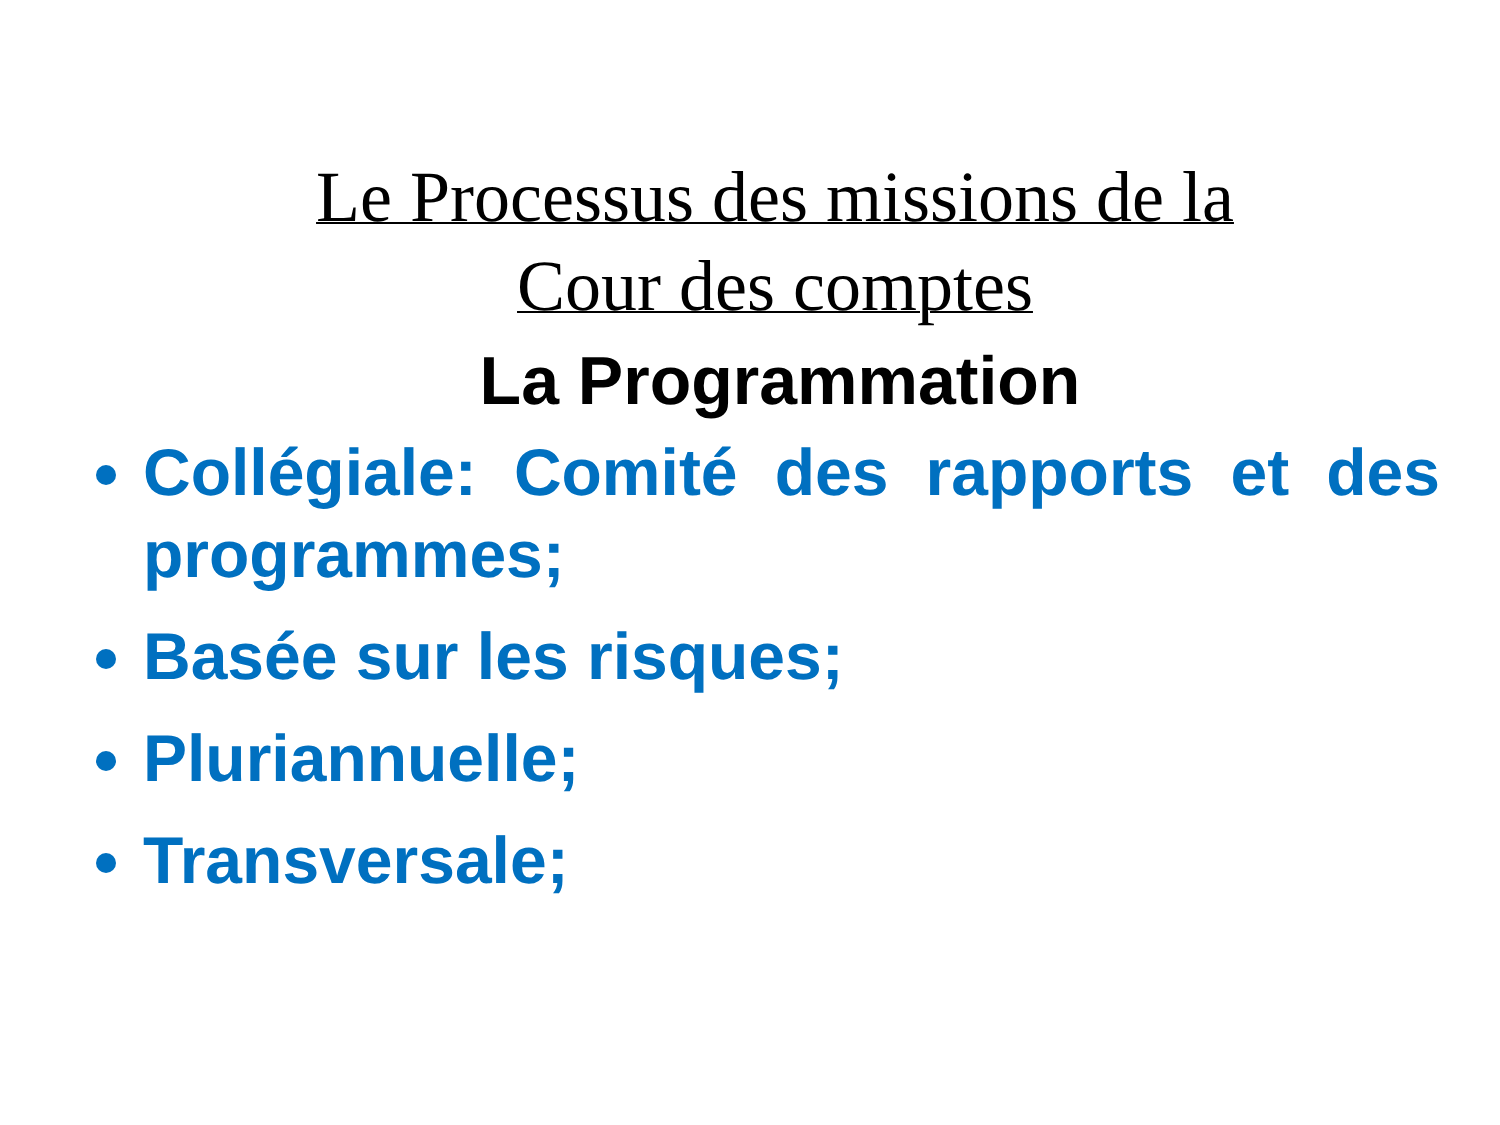Le Processus des missions de la
Cour des comptes
La Programmation
Collégiale: Comité des rapports et des programmes;
Basée sur les risques;
Pluriannuelle;
Transversale;